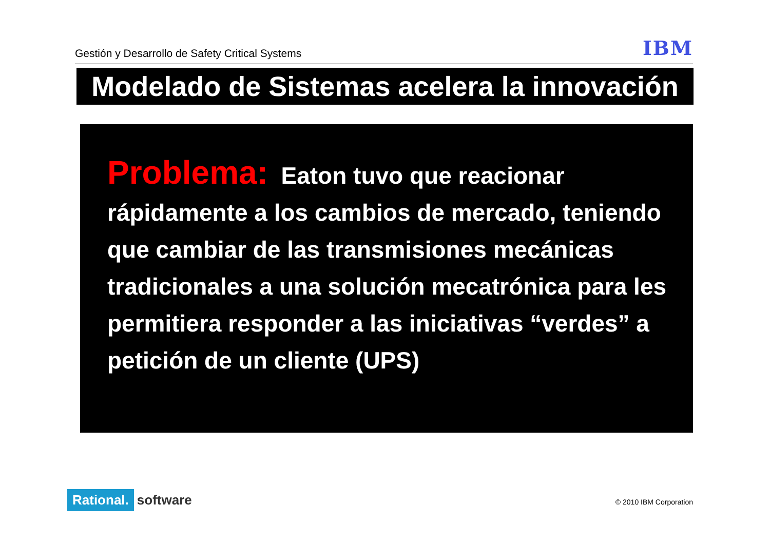Gestión y Desarrollo de Safety Critical Systems IBM
Modelado de Sistemas acelera la innovación
Problema: Eaton tuvo que reacionar rápidamente a los cambios de mercado, teniendo que cambiar de las transmisiones mecánicas tradicionales a una solución mecatrónica para les permitiera responder a las iniciativas “verdes” a petición de un cliente (UPS)
Rational. software © 2010 IBM Corporation